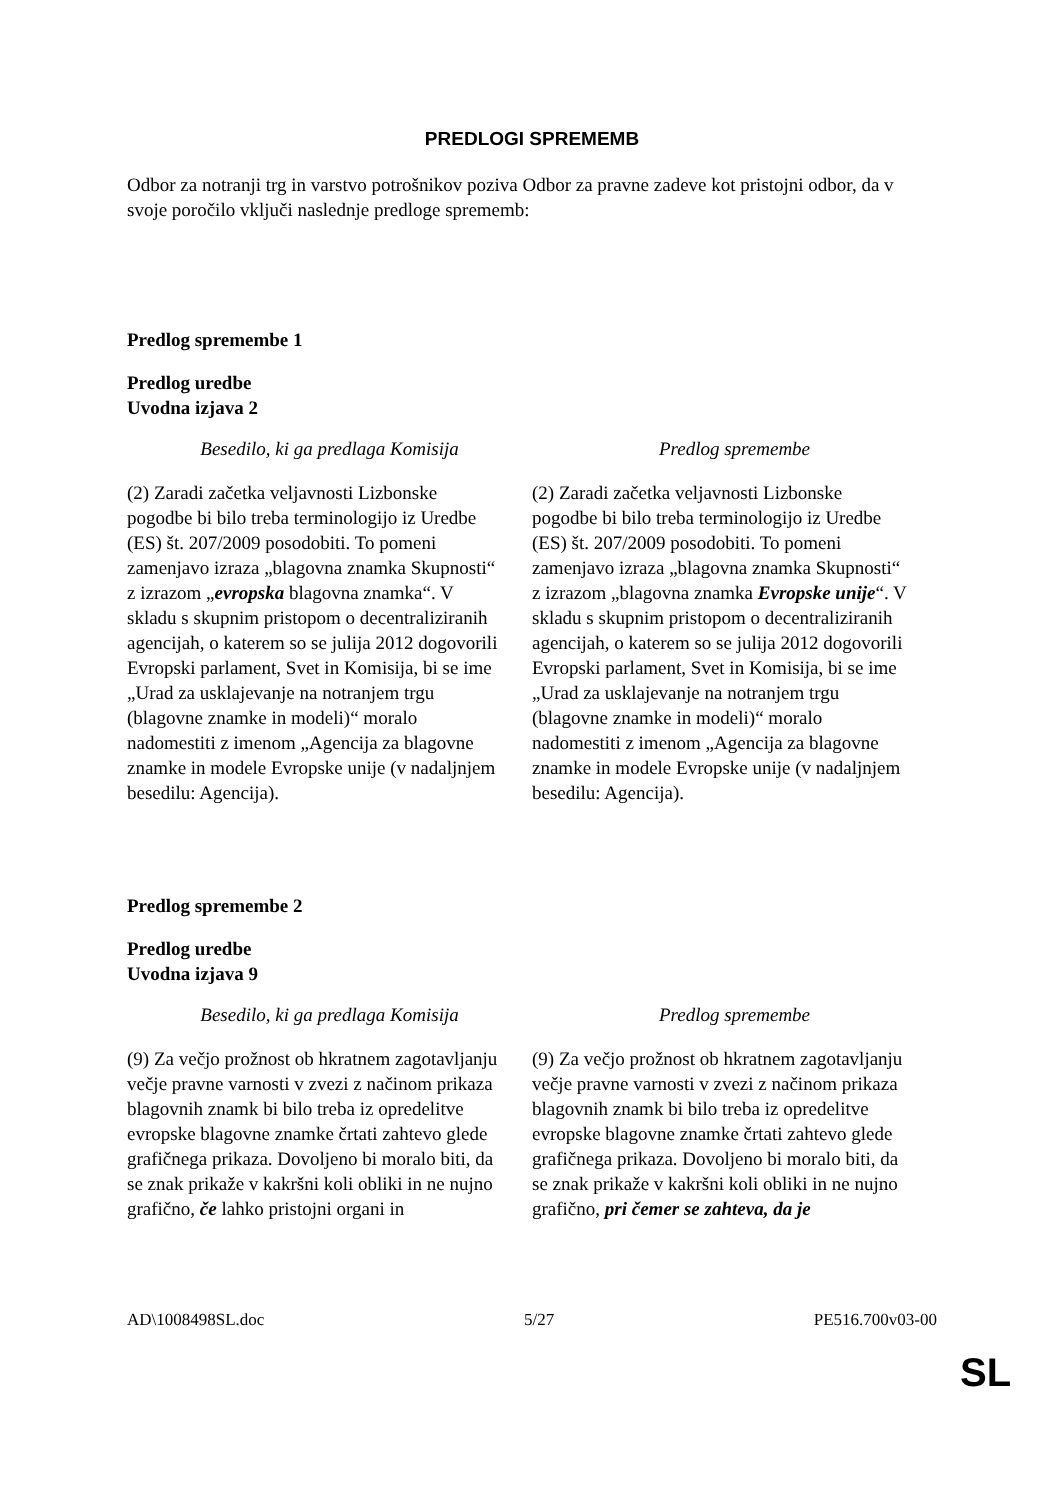PREDLOGI SPREMEMB
Odbor za notranji trg in varstvo potrošnikov poziva Odbor za pravne zadeve kot pristojni odbor, da v svoje poročilo vključi naslednje predloge sprememb:
Predlog spremembe 1
Predlog uredbe
Uvodna izjava 2
| Besedilo, ki ga predlaga Komisija | Predlog spremembe |
| --- | --- |
| (2) Zaradi začetka veljavnosti Lizbonske pogodbe bi bilo treba terminologijo iz Uredbe (ES) št. 207/2009 posodobiti. To pomeni zamenjavo izraza „blagovna znamka Skupnosti“ z izrazom „ evropska blagovna znamka“. V skladu s skupnim pristopom o decentraliziranih agencijah, o katerem so se julija 2012 dogovorili Evropski parlament, Svet in Komisija, bi se ime „Urad za usklajevanje na notranjem trgu (blagovne znamke in modeli)“ moralo nadomestiti z imenom „Agencija za blagovne znamke in modele Evropske unije (v nadaljnjem besedilu: Agencija). | (2) Zaradi začetka veljavnosti Lizbonske pogodbe bi bilo treba terminologijo iz Uredbe (ES) št. 207/2009 posodobiti. To pomeni zamenjavo izraza „blagovna znamka Skupnosti“ z izrazom „blagovna znamka Evropske unije “. V skladu s skupnim pristopom o decentraliziranih agencijah, o katerem so se julija 2012 dogovorili Evropski parlament, Svet in Komisija, bi se ime „Urad za usklajevanje na notranjem trgu (blagovne znamke in modeli)“ moralo nadomestiti z imenom „Agencija za blagovne znamke in modele Evropske unije (v nadaljnjem besedilu: Agencija). |
Predlog spremembe 2
Predlog uredbe
Uvodna izjava 9
| Besedilo, ki ga predlaga Komisija | Predlog spremembe |
| --- | --- |
| (9) Za večjo prožnost ob hkratnem zagotavljanju večje pravne varnosti v zvezi z načinom prikaza blagovnih znamk bi bilo treba iz opredelitve evropske blagovne znamke črtati zahtevo glede grafičnega prikaza. Dovoljeno bi moralo biti, da se znak prikaže v kakršni koli obliki in ne nujno grafično, če lahko pristojni organi in | (9) Za večjo prožnost ob hkratnem zagotavljanju večje pravne varnosti v zvezi z načinom prikaza blagovnih znamk bi bilo treba iz opredelitve evropske blagovne znamke črtati zahtevo glede grafičnega prikaza. Dovoljeno bi moralo biti, da se znak prikaže v kakršni koli obliki in ne nujno grafično, pri čemer se zahteva, da je |
AD\1008498SL.doc 5/27 PE516.700v03-00
SL